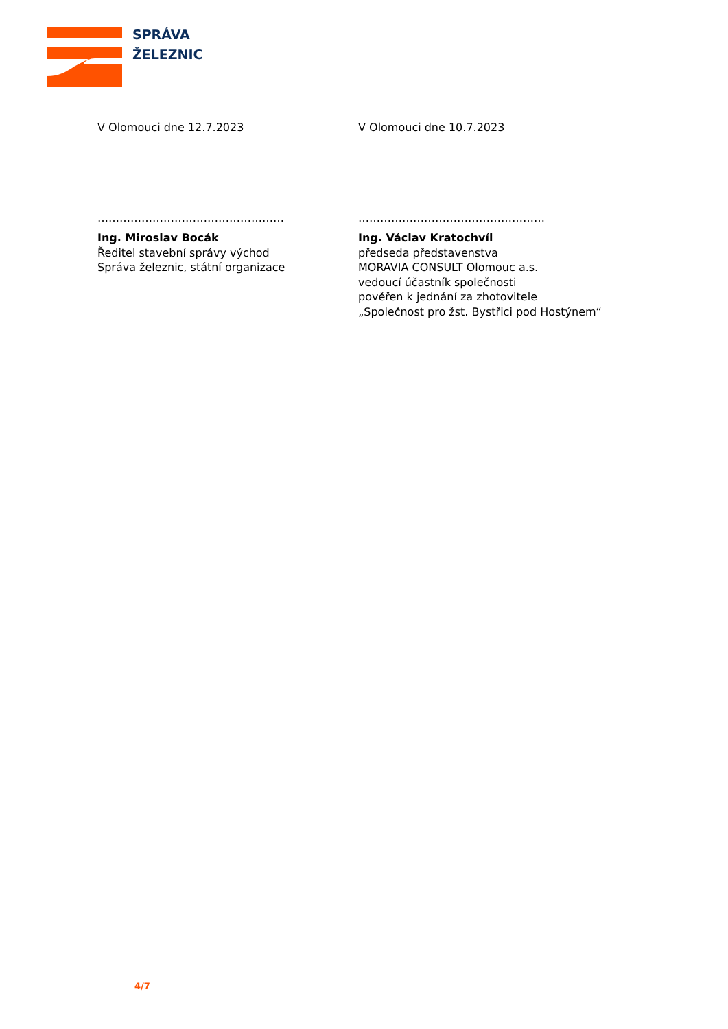SPRÁVA
ŽELEZNIC
V Olomouci dne 12.7.2023
……………………………………………
Ing. Miroslav Bocák
Ředitel stavební správy východ
Správa železnic, státní organizace
V Olomouci dne 10.7.2023
……………………………………………
Ing. Václav Kratochvíl
předseda představenstva
MORAVIA CONSULT Olomouc a.s.
vedoucí účastník společnosti
pověřen k jednání za zhotovitele
„Společnost pro žst. Bystřici pod Hostýnem“
4/7